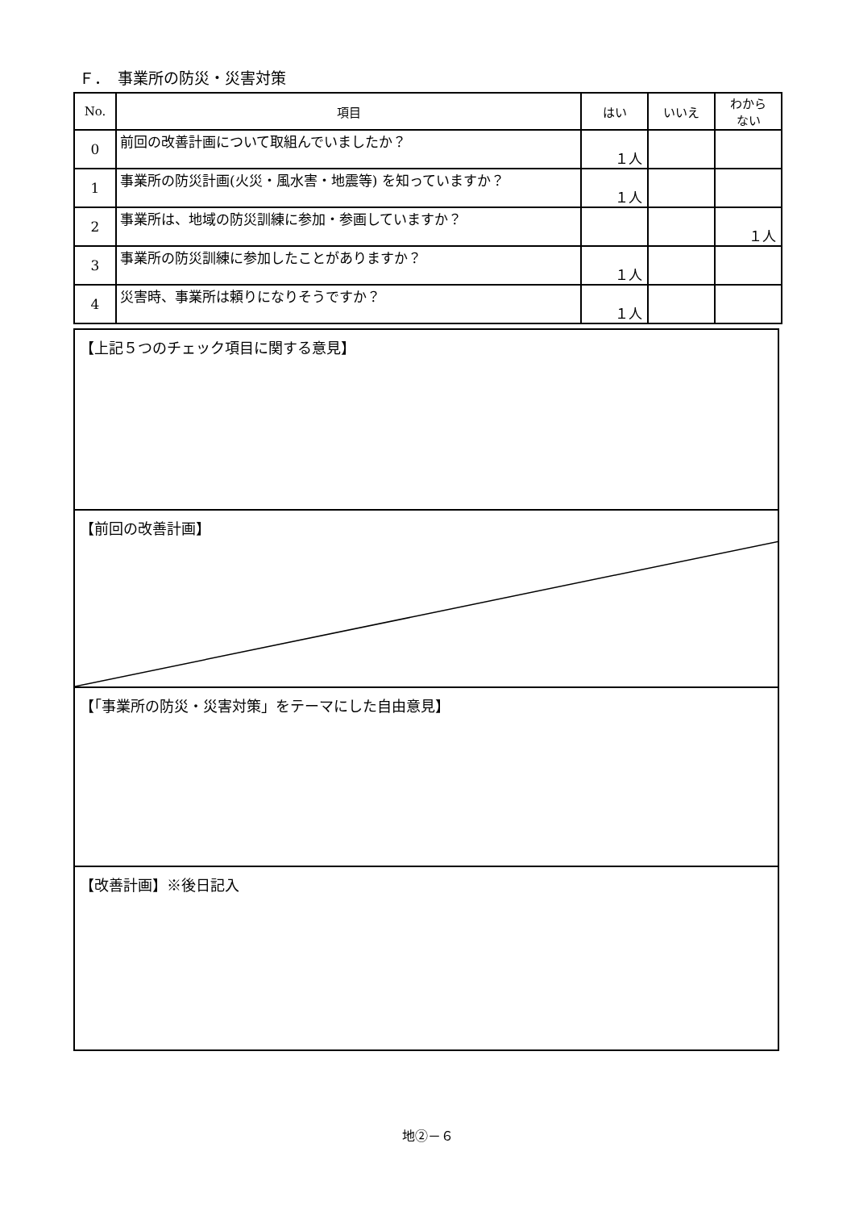Ｆ．　事業所の防災・災害対策
| No. | 項目 | はい | いいえ | わから ない |
| --- | --- | --- | --- | --- |
| 0 | 前回の改善計画について取組んでいましたか？ | １人 | | |
| 1 | 事業所の防災計画(火災・風水害・地震等) を知っていますか？ | １人 | | |
| 2 | 事業所は、地域の防災訓練に参加・参画していますか？ | | | １人 |
| 3 | 事業所の防災訓練に参加したことがありますか？ | １人 | | |
| 4 | 災害時、事業所は頼りになりそうですか？ | １人 | | |
【上記５つのチェック項目に関する意見】
【前回の改善計画】
【「事業所の防災・災害対策」をテーマにした自由意見】
【改善計画】※後日記入
地②－６